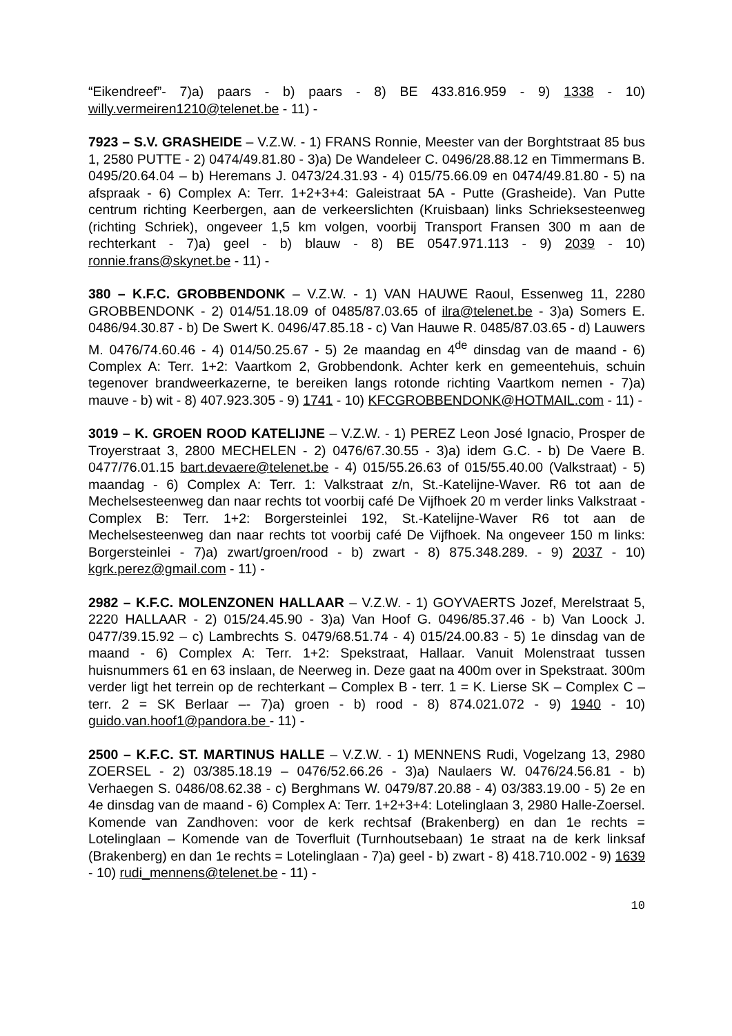“Eikendreef”- 7)a) paars - b) paars - 8) BE 433.816.959 - 9) 1338 - 10) willy.vermeiren1210@telenet.be - 11) -
7923 – S.V. GRASHEIDE – V.Z.W. - 1) FRANS Ronnie, Meester van der Borghtstraat 85 bus 1, 2580 PUTTE - 2) 0474/49.81.80 - 3)a) De Wandeleer C. 0496/28.88.12 en Timmermans B. 0495/20.64.04 – b) Heremans J. 0473/24.31.93 - 4) 015/75.66.09 en 0474/49.81.80 - 5) na afspraak - 6) Complex A: Terr. 1+2+3+4: Galeistraat 5A - Putte (Grasheide). Van Putte centrum richting Keerbergen, aan de verkeerslichten (Kruisbaan) links Schrieksesteenweg (richting Schriek), ongeveer 1,5 km volgen, voorbij Transport Fransen 300 m aan de rechterkant - 7)a) geel - b) blauw - 8) BE 0547.971.113 - 9) 2039 - 10) ronnie.frans@skynet.be - 11) -
380 – K.F.C. GROBBENDONK – V.Z.W. - 1) VAN HAUWE Raoul, Essenweg 11, 2280 GROBBENDONK - 2) 014/51.18.09 of 0485/87.03.65 of ilra@telenet.be - 3)a) Somers E. 0486/94.30.87 - b) De Swert K. 0496/47.85.18 - c) Van Hauwe R. 0485/87.03.65 - d) Lauwers M. 0476/74.60.46 - 4) 014/50.25.67 - 5) 2e maandag en 4<sup>de</sup> dinsdag van de maand - 6) Complex A: Terr. 1+2: Vaartkom 2, Grobbendonk. Achter kerk en gemeentehuis, schuin tegenover brandweerkazerne, te bereiken langs rotonde richting Vaartkom nemen - 7)a) mauve - b) wit - 8) 407.923.305 - 9) 1741 - 10) KFCGROBBENDONK@HOTMAIL.com - 11) -
3019 – K. GROEN ROOD KATELIJNE – V.Z.W. - 1) PEREZ Leon José Ignacio, Prosper de Troyerstraat 3, 2800 MECHELEN - 2) 0476/67.30.55 - 3)a) idem G.C. - b) De Vaere B. 0477/76.01.15 bart.devaere@telenet.be - 4) 015/55.26.63 of 015/55.40.00 (Valkstraat) - 5) maandag - 6) Complex A: Terr. 1: Valkstraat z/n, St.-Katelijne-Waver. R6 tot aan de Mechelsesteenweg dan naar rechts tot voorbij café De Vijfhoek 20 m verder links Valkstraat - Complex B: Terr. 1+2: Borgersteinlei 192, St.-Katelijne-Waver R6 tot aan de Mechelsesteenweg dan naar rechts tot voorbij café De Vijfhoek. Na ongeveer 150 m links: Borgersteinlei - 7)a) zwart/groen/rood - b) zwart - 8) 875.348.289. - 9) 2037 - 10) kgrk.perez@gmail.com - 11) -
2982 – K.F.C. MOLENZONEN HALLAAR – V.Z.W. - 1) GOYVAERTS Jozef, Merelstraat 5, 2220 HALLAAR - 2) 015/24.45.90 - 3)a) Van Hoof G. 0496/85.37.46 - b) Van Loock J. 0477/39.15.92 – c) Lambrechts S. 0479/68.51.74 - 4) 015/24.00.83 - 5) 1e dinsdag van de maand - 6) Complex A: Terr. 1+2: Spekstraat, Hallaar. Vanuit Molenstraat tussen huisnummers 61 en 63 inslaan, de Neerweg in. Deze gaat na 400m over in Spekstraat. 300m verder ligt het terrein op de rechterkant – Complex B - terr. 1 = K. Lierse SK – Complex C – terr. 2 = SK Berlaar –- 7)a) groen - b) rood - 8) 874.021.072 - 9) 1940 - 10) guido.van.hoof1@pandora.be - 11) -
2500 – K.F.C. ST. MARTINUS HALLE – V.Z.W. - 1) MENNENS Rudi, Vogelzang 13, 2980 ZOERSEL - 2) 03/385.18.19 – 0476/52.66.26 - 3)a) Naulaers W. 0476/24.56.81 - b) Verhaegen S. 0486/08.62.38 - c) Berghmans W. 0479/87.20.88 - 4) 03/383.19.00 - 5) 2e en 4e dinsdag van de maand - 6) Complex A: Terr. 1+2+3+4: Lotelinglaan 3, 2980 Halle-Zoersel. Komende van Zandhoven: voor de kerk rechtsaf (Brakenberg) en dan 1e rechts = Lotelinglaan – Komende van de Toverfluit (Turnhoutsebaan) 1e straat na de kerk linksaf (Brakenberg) en dan 1e rechts = Lotelinglaan - 7)a) geel - b) zwart - 8) 418.710.002 - 9) 1639 - 10) rudi_mennens@telenet.be - 11) -
10